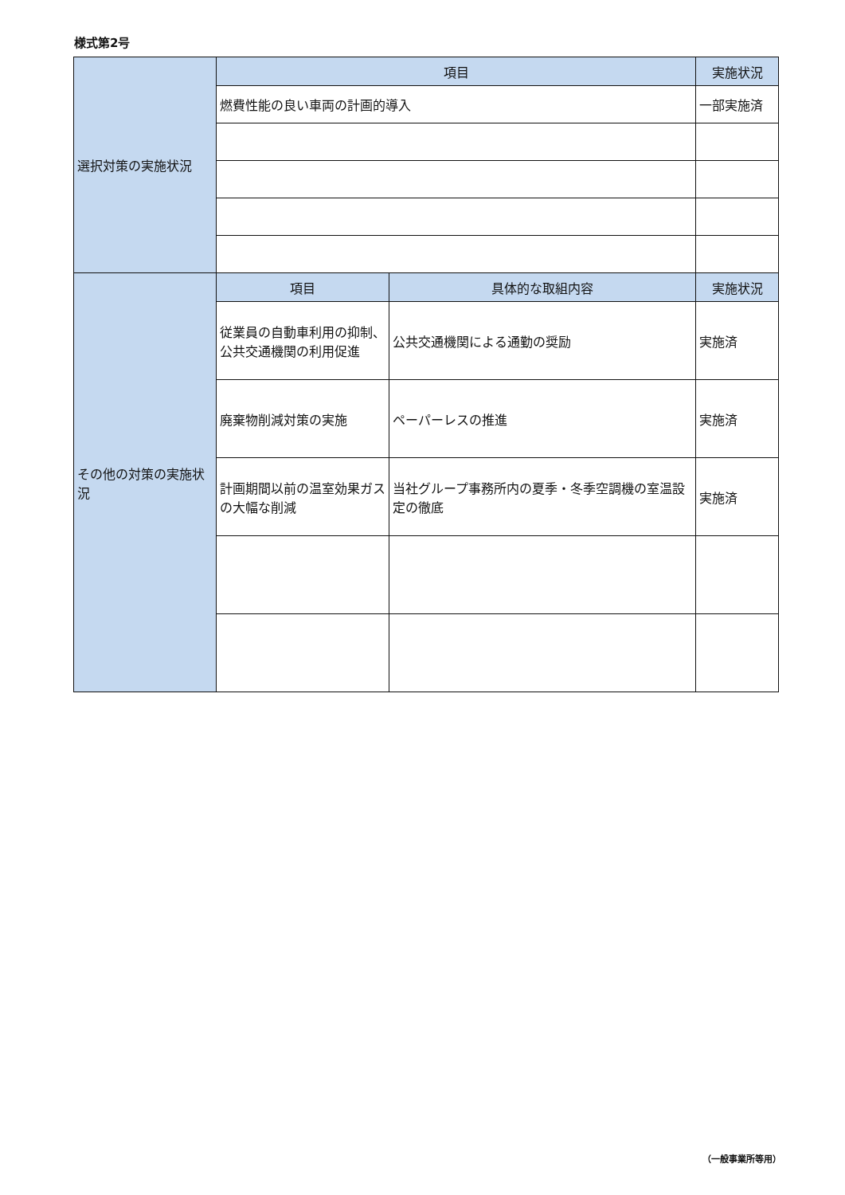様式第2号
| 選択対策の実施状況 | 項目 | | 実施状況 |
| | 燃費性能の良い車両の計画的導入 | | 一部実施済 |
| その他の対策の実施状況 | 項目 | 具体的な取組内容 | 実施状況 |
| | 従業員の自動車利用の抑制、公共交通機関の利用促進 | 公共交通機関による通勤の奨励 | 実施済 |
| | 廃棄物削減対策の実施 | ペーパーレスの推進 | 実施済 |
| | 計画期間以前の温室効果ガスの大幅な削減 | 当社グループ事務所内の夏季・冬季空調機の室温設定の徹底 | 実施済 |
（一般事業所等用）